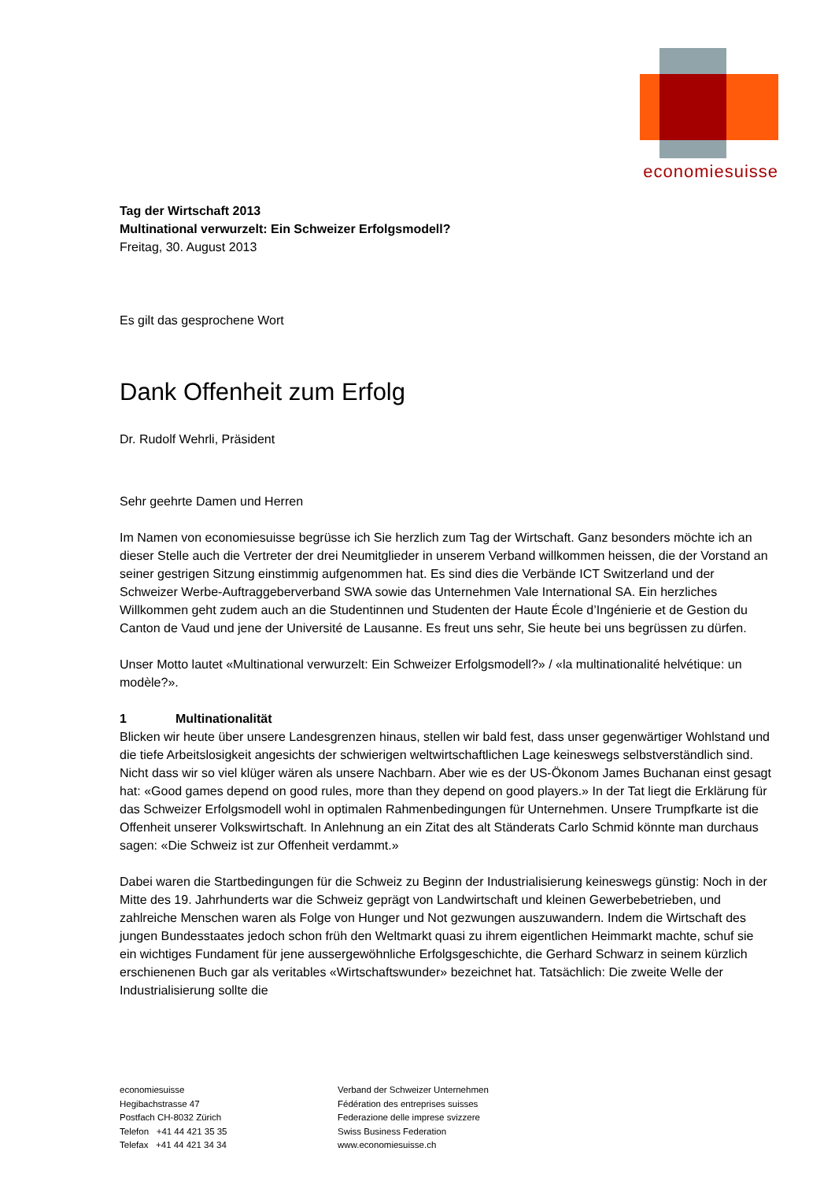economiesuisse
Tag der Wirtschaft 2013
Multinational verwurzelt: Ein Schweizer Erfolgsmodell?
Freitag, 30. August 2013
Es gilt das gesprochene Wort
Dank Offenheit zum Erfolg
Dr. Rudolf Wehrli, Präsident
Sehr geehrte Damen und Herren
Im Namen von economiesuisse begrüsse ich Sie herzlich zum Tag der Wirtschaft. Ganz besonders möchte ich an dieser Stelle auch die Vertreter der drei Neumitglieder in unserem Verband willkommen heissen, die der Vorstand an seiner gestrigen Sitzung einstimmig aufgenommen hat. Es sind dies die Verbände ICT Switzerland und der Schweizer Werbe-Auftraggeberverband SWA sowie das Unternehmen Vale International SA. Ein herzliches Willkommen geht zudem auch an die Studentinnen und Studenten der Haute École d’Ingénierie et de Gestion du Canton de Vaud und jene der Université de Lausanne. Es freut uns sehr, Sie heute bei uns begrüssen zu dürfen.
Unser Motto lautet «Multinational verwurzelt: Ein Schweizer Erfolgsmodell?» / «la multinationalité helvétique: un modèle?».
1 Multinationalität
Blicken wir heute über unsere Landesgrenzen hinaus, stellen wir bald fest, dass unser gegenwärtiger Wohlstand und die tiefe Arbeitslosigkeit angesichts der schwierigen weltwirtschaftlichen Lage keineswegs selbstverständlich sind. Nicht dass wir so viel klüger wären als unsere Nachbarn. Aber wie es der US-Ökonom James Buchanan einst gesagt hat: «Good games depend on good rules, more than they depend on good players.» In der Tat liegt die Erklärung für das Schweizer Erfolgsmodell wohl in optimalen Rahmenbedingungen für Unternehmen. Unsere Trumpfkarte ist die Offenheit unserer Volkswirtschaft. In Anlehnung an ein Zitat des alt Ständerats Carlo Schmid könnte man durchaus sagen: «Die Schweiz ist zur Offenheit verdammt.»
Dabei waren die Startbedingungen für die Schweiz zu Beginn der Industrialisierung keineswegs günstig: Noch in der Mitte des 19. Jahrhunderts war die Schweiz geprägt von Landwirtschaft und kleinen Gewerbebetrieben, und zahlreiche Menschen waren als Folge von Hunger und Not gezwungen auszuwandern. Indem die Wirtschaft des jungen Bundesstaates jedoch schon früh den Weltmarkt quasi zu ihrem eigentlichen Heimmarkt machte, schuf sie ein wichtiges Fundament für jene aussergewöhnliche Erfolgsgeschichte, die Gerhard Schwarz in seinem kürzlich erschienenen Buch gar als veritables «Wirtschaftswunder» bezeichnet hat. Tatsächlich: Die zweite Welle der Industrialisierung sollte die
economiesuisse
Hegibachstrasse 47
Postfach CH-8032 Zürich
Telefon +41 44 421 35 35
Telefax +41 44 421 34 34
Verband der Schweizer Unternehmen
Fédération des entreprises suisses
Federazione delle imprese svizzere
Swiss Business Federation
www.economiesuisse.ch